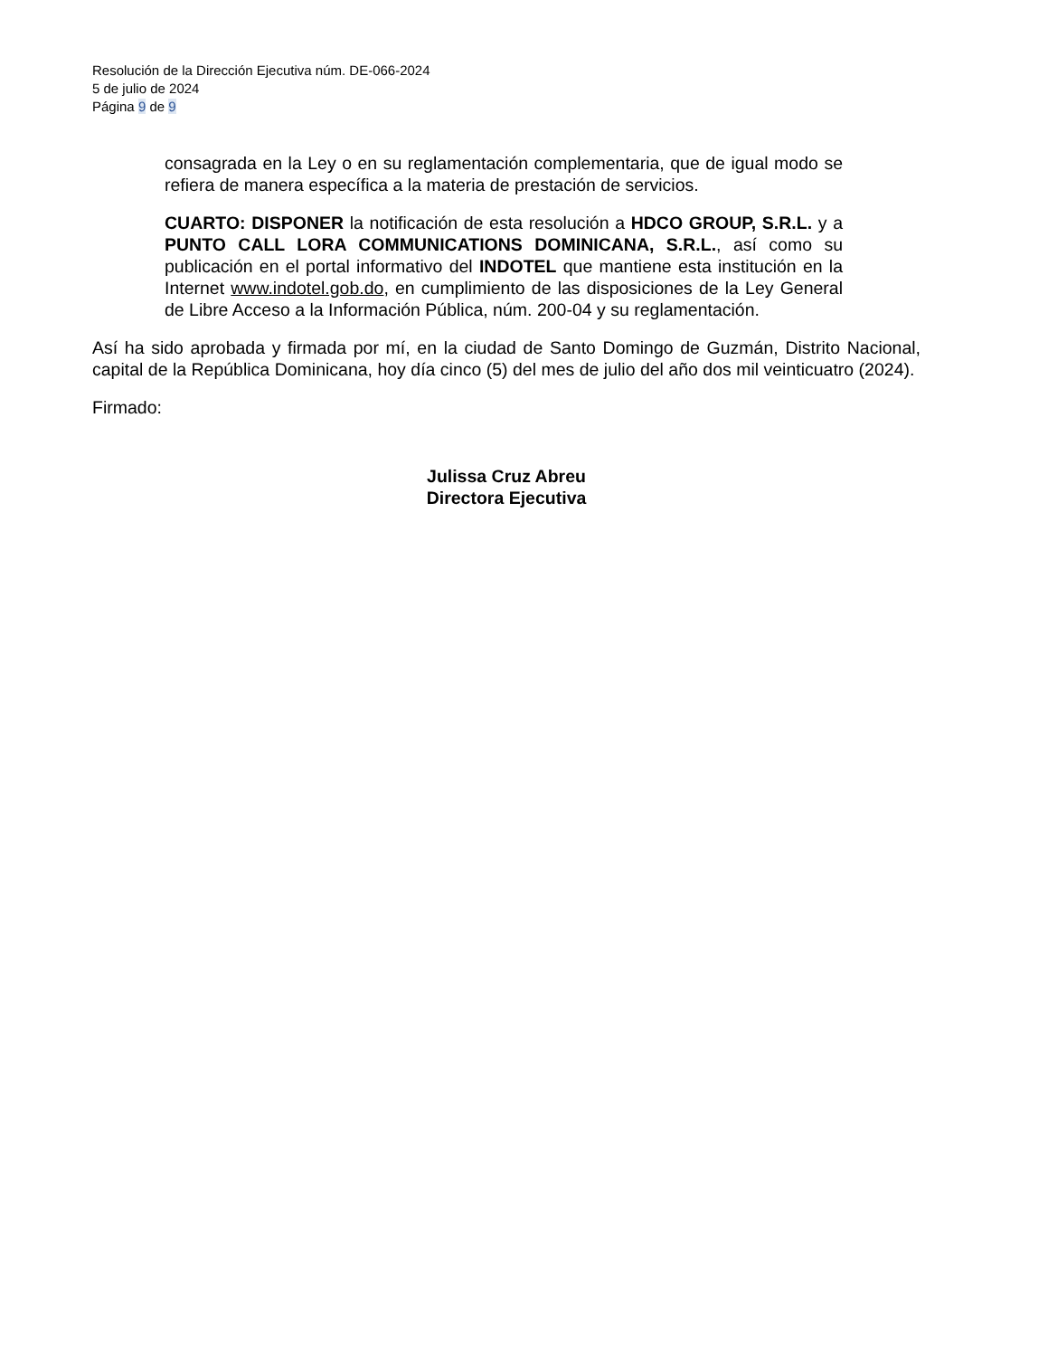Resolución de la Dirección Ejecutiva núm. DE-066-2024
5 de julio de 2024
Página 9 de 9
consagrada en la Ley o en su reglamentación complementaria, que de igual modo se refiera de manera específica a la materia de prestación de servicios.
CUARTO: DISPONER la notificación de esta resolución a HDCO GROUP, S.R.L. y a PUNTO CALL LORA COMMUNICATIONS DOMINICANA, S.R.L., así como su publicación en el portal informativo del INDOTEL que mantiene esta institución en la Internet www.indotel.gob.do, en cumplimiento de las disposiciones de la Ley General de Libre Acceso a la Información Pública, núm. 200-04 y su reglamentación.
Así ha sido aprobada y firmada por mí, en la ciudad de Santo Domingo de Guzmán, Distrito Nacional, capital de la República Dominicana, hoy día cinco (5) del mes de julio del año dos mil veinticuatro (2024).
Firmado:
Julissa Cruz Abreu
Directora Ejecutiva